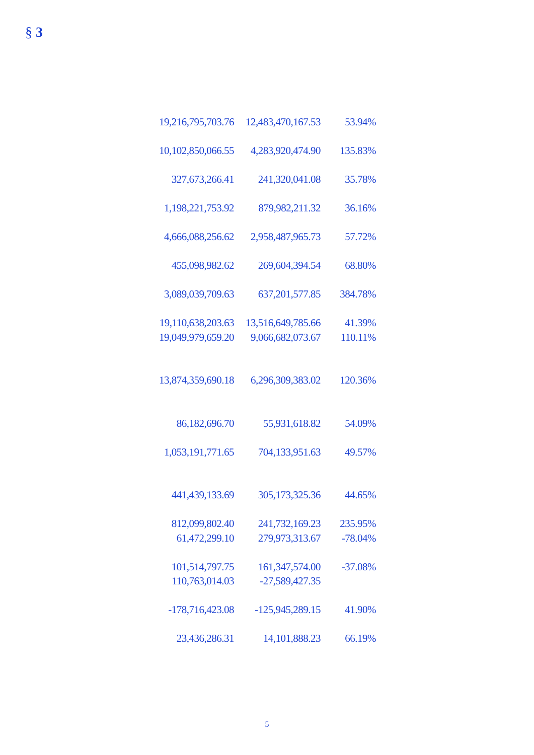§ 3
| 19,216,795,703.76 | 12,483,470,167.53 | 53.94% |
| 10,102,850,066.55 | 4,283,920,474.90 | 135.83% |
| 327,673,266.41 | 241,320,041.08 | 35.78% |
| 1,198,221,753.92 | 879,982,211.32 | 36.16% |
| 4,666,088,256.62 | 2,958,487,965.73 | 57.72% |
| 455,098,982.62 | 269,604,394.54 | 68.80% |
| 3,089,039,709.63 | 637,201,577.85 | 384.78% |
| 19,110,638,203.63 | 13,516,649,785.66 | 41.39% |
| 19,049,979,659.20 | 9,066,682,073.67 | 110.11% |
| 13,874,359,690.18 | 6,296,309,383.02 | 120.36% |
| 86,182,696.70 | 55,931,618.82 | 54.09% |
| 1,053,191,771.65 | 704,133,951.63 | 49.57% |
| 441,439,133.69 | 305,173,325.36 | 44.65% |
| 812,099,802.40 | 241,732,169.23 | 235.95% |
| 61,472,299.10 | 279,973,313.67 | -78.04% |
| 101,514,797.75 | 161,347,574.00 | -37.08% |
| 110,763,014.03 | -27,589,427.35 | |
| -178,716,423.08 | -125,945,289.15 | 41.90% |
| 23,436,286.31 | 14,101,888.23 | 66.19% |
5